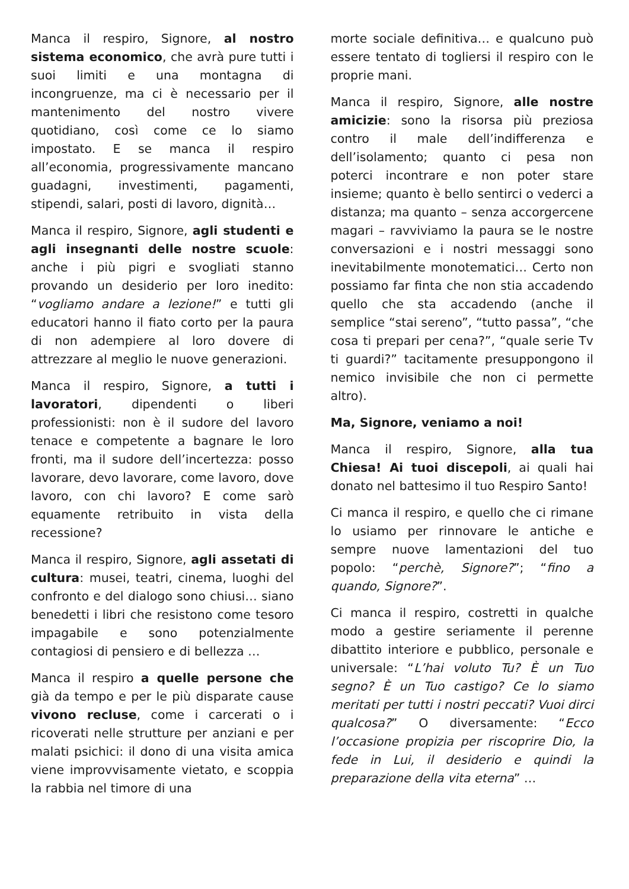Manca il respiro, Signore, al nostro sistema economico, che avrà pure tutti i suoi limiti e una montagna di incongruenze, ma ci è necessario per il mantenimento del nostro vivere quotidiano, così come ce lo siamo impostato. E se manca il respiro all’economia, progressivamente mancano guadagni, investimenti, pagamenti, stipendi, salari, posti di lavoro, dignità…
Manca il respiro, Signore, agli studenti e agli insegnanti delle nostre scuole: anche i più pigri e svogliati stanno provando un desiderio per loro inedito: “vogliamo andare a lezione!” e tutti gli educatori hanno il fiato corto per la paura di non adempiere al loro dovere di attrezzare al meglio le nuove generazioni.
Manca il respiro, Signore, a tutti i lavoratori, dipendenti o liberi professionisti: non è il sudore del lavoro tenace e competente a bagnare le loro fronti, ma il sudore dell’incertezza: posso lavorare, devo lavorare, come lavoro, dove lavoro, con chi lavoro? E come sarò equamente retribuito in vista della recessione?
Manca il respiro, Signore, agli assetati di cultura: musei, teatri, cinema, luoghi del confronto e del dialogo sono chiusi… siano benedetti i libri che resistono come tesoro impagabile e sono potenzialmente contagiosi di pensiero e di bellezza …
Manca il respiro a quelle persone che già da tempo e per le più disparate cause vivono recluse, come i carcerati o i ricoverati nelle strutture per anziani e per malati psichici: il dono di una visita amica viene improvvisamente vietato, e scoppia la rabbia nel timore di una
morte sociale definitiva… e qualcuno può essere tentato di togliersi il respiro con le proprie mani.
Manca il respiro, Signore, alle nostre amicizie: sono la risorsa più preziosa contro il male dell’indifferenza e dell’isolamento; quanto ci pesa non poterci incontrare e non poter stare insieme; quanto è bello sentirci o vederci a distanza; ma quanto – senza accorgercene magari – ravviviamo la paura se le nostre conversazioni e i nostri messaggi sono inevitabilmente monotematici… Certo non possiamo far finta che non stia accadendo quello che sta accadendo (anche il semplice “stai sereno”, “tutto passa”, “che cosa ti prepari per cena?”, “quale serie Tv ti guardi?” tacitamente presuppongono il nemico invisibile che non ci permette altro).
Ma, Signore, veniamo a noi!
Manca il respiro, Signore, alla tua Chiesa! Ai tuoi discepoli, ai quali hai donato nel battesimo il tuo Respiro Santo!
Ci manca il respiro, e quello che ci rimane lo usiamo per rinnovare le antiche e sempre nuove lamentazioni del tuo popolo: “perchè, Signore?”; “fino a quando, Signore?”.
Ci manca il respiro, costretti in qualche modo a gestire seriamente il perenne dibattito interiore e pubblico, personale e universale: “L’hai voluto Tu? È un Tuo segno? È un Tuo castigo? Ce lo siamo meritati per tutti i nostri peccati? Vuoi dirci qualcosa?” O diversamente: “Ecco l’occasione propizia per riscoprire Dio, la fede in Lui, il desiderio e quindi la preparazione della vita eterna” …